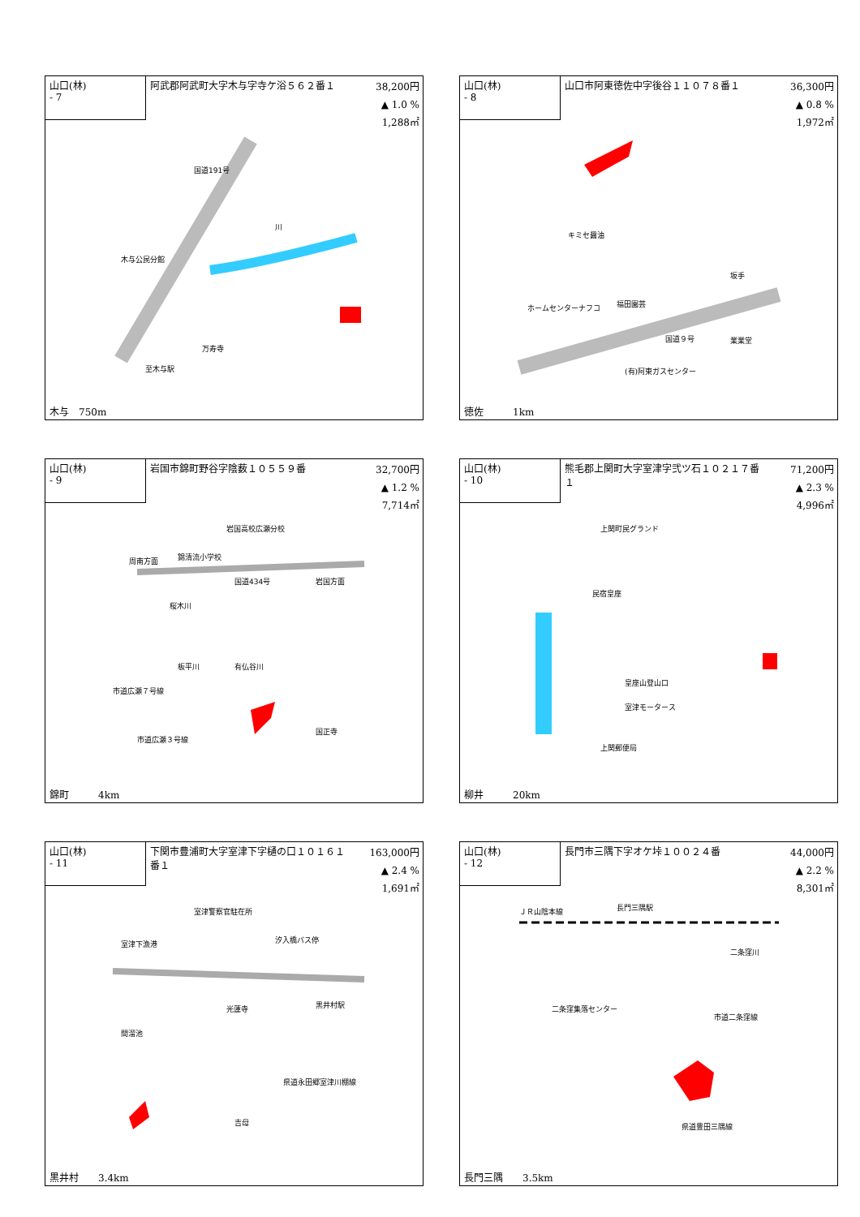山口(林)
- 7
阿武郡阿武町大字木与字寺ケ浴５６２番１
38,200円
▲ 1.0 %
1,288㎡
木与公民分館
万寿寺
至木与駅
国道191号
川
木与　750m
山口(林)
- 8
山口市阿東徳佐中字後谷１１０７８番１
36,300円
▲ 0.8 %
1,972㎡
キミセ醤油
ホームセンターナフコ
福田園芸
坂手
国道９号
業業堂
(有)阿東ガスセンター
徳佐　　　1km
山口(林)
- 9
岩国市錦町野谷字陰薮１０５５９番
32,700円
▲ 1.2 %
7,714㎡
岩国高校広瀬分校
周南方面
錦清流小学校
国道434号
岩国方面
桜木川
板平川
有仏谷川
市道広瀬７号線
市道広瀬３号線
国正寺
錦町　　　4km
山口(林)
- 10
熊毛郡上関町大字室津字弐ツ石１０２１７番１
71,200円
▲ 2.3 %
4,996㎡
上関町民グランド
民宿皇座
皇座山登山口
室津モータース
上関郵便局
柳井　　　20km
山口(林)
- 11
下関市豊浦町大字室津下字樋の口１０１６１番１
163,000円
▲ 2.4 %
1,691㎡
室津警察官駐在所
室津下漁港
汐入橋バス停
光蓮寺
間溜池
黒井村駅
県道永田郷室津川棚線
吉母
黒井村　　3.4km
山口(林)
- 12
長門市三隅下字オケ垰１００２４番
44,000円
▲ 2.2 %
8,301㎡
ＪＲ山陰本線
長門三隅駅
二条窪川
二条窪集落センター
市道二条窪線
県道豊田三隅線
長門三隅　　3.5km